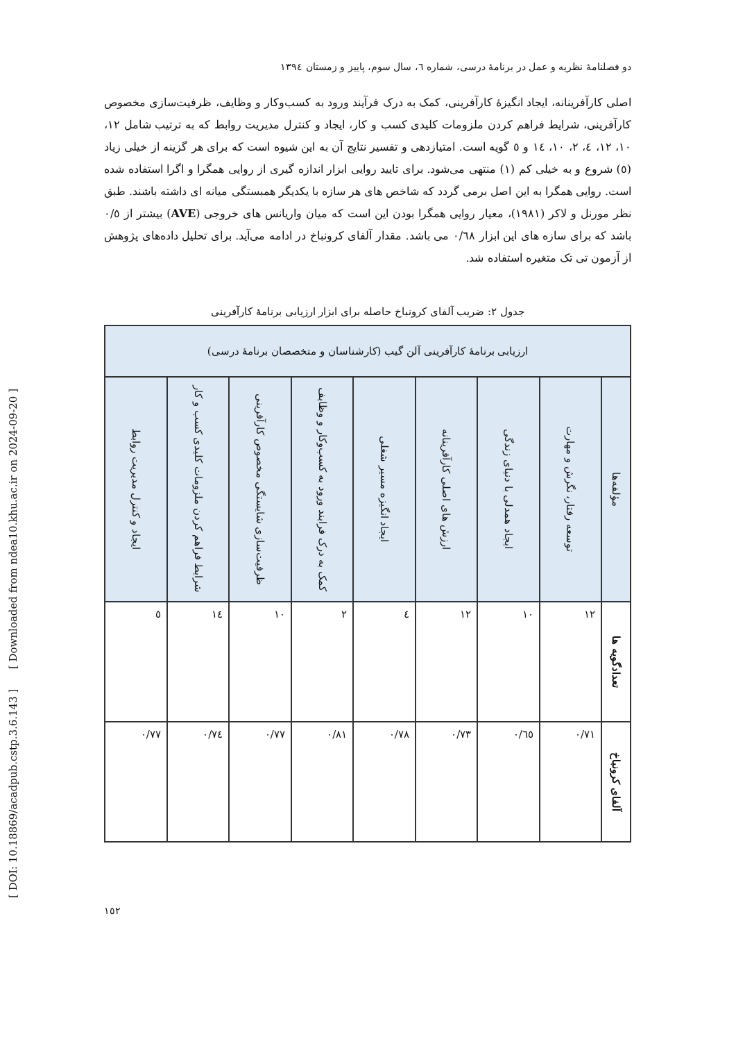[ DOI: 10.18869/acadpub.cstp.3.6.143 ] [ Downloaded from ndea10.khu.ac.ir on 2024-09-20 ]
دو فصلنامهٔ نظریه و عمل در برنامهٔ درسی، شماره ٦، سال سوم، پاییز و زمستان ١٣٩٤
اصلی کارآفرینانه، ایجاد انگیزهٔ کارآفرینی، کمک به درک فرآیند ورود به کسب‌وکار و وظایف، ظرفیت‌سازی مخصوص کارآفرینی، شرایط فراهم کردن ملزومات کلیدی کسب و کار، ایجاد و کنترل مدیریت روابط که به ترتیب شامل ١٢، ١٠، ١٢، ٤، ٢، ١٠، ١٤ و ٥ گویه است. امتیازدهی و تفسیر نتایج آن به این شیوه است که برای هر گزینه از خیلی زیاد (٥) شروع و به خیلی کم (١) منتهی می‌شود. برای تایید روایی ابزار اندازه گیری از روایی همگرا و اگرا استفاده شده است. روایی همگرا به این اصل برمی گردد که شاخص های هر سازه با یکدیگر همبستگی میانه ای داشته باشند. طبق نظر مورنل و لاکر (١٩٨١)، معیار روایی همگرا بودن این است که میان واریانس های خروجی (AVE) بیشتر از ٠/٥ باشد که برای سازه های این ابزار ٠/٦٨ می باشد. مقدار آلفای کرونباخ در ادامه می‌آید. برای تحلیل داده‌های پژوهش از آزمون تی تک متغیره استفاده شد.
جدول ٢: ضریب آلفای کرونباخ حاصله برای ابزار ارزیابی برنامهٔ کارآفرینی
| ارزیابی برنامهٔ کارآفرینی آلن گیب (کارشناسان و متخصصان برنامهٔ درسی) | | | | | | | | |
| --- | --- | --- | --- | --- | --- | --- | --- | --- |
| مؤلفه‌ها | توسعه رفتار، نگرش و مهارت | ایجاد همدلی با دنیای زندگی | ارزش های اصلی کارآفرینانه | ایجاد انگیزه مسیر شغلی | کمک به درک فرایند ورود به کسب‌وکار و وظایف | ظرفیت‌سازی شایستگی مخصوص کارآفرینی | شرایط فراهم کردن ملزومات کلیدی کسب و کار | ایجاد و کنترل مدیریت روابط |
| تعدادگویه ها | ١٢ | ١٠ | ١٢ | ٤ | ٢ | ١٠ | ١٤ | ٥ |
| آلفای کرونباخ | ٠/٧١ | ٠/٦٥ | ٠/٧٣ | ٠/٧٨ | ٠/٨١ | ٠/٧٧ | ٠/٧٤ | ٠/٧٧ |
١٥٢